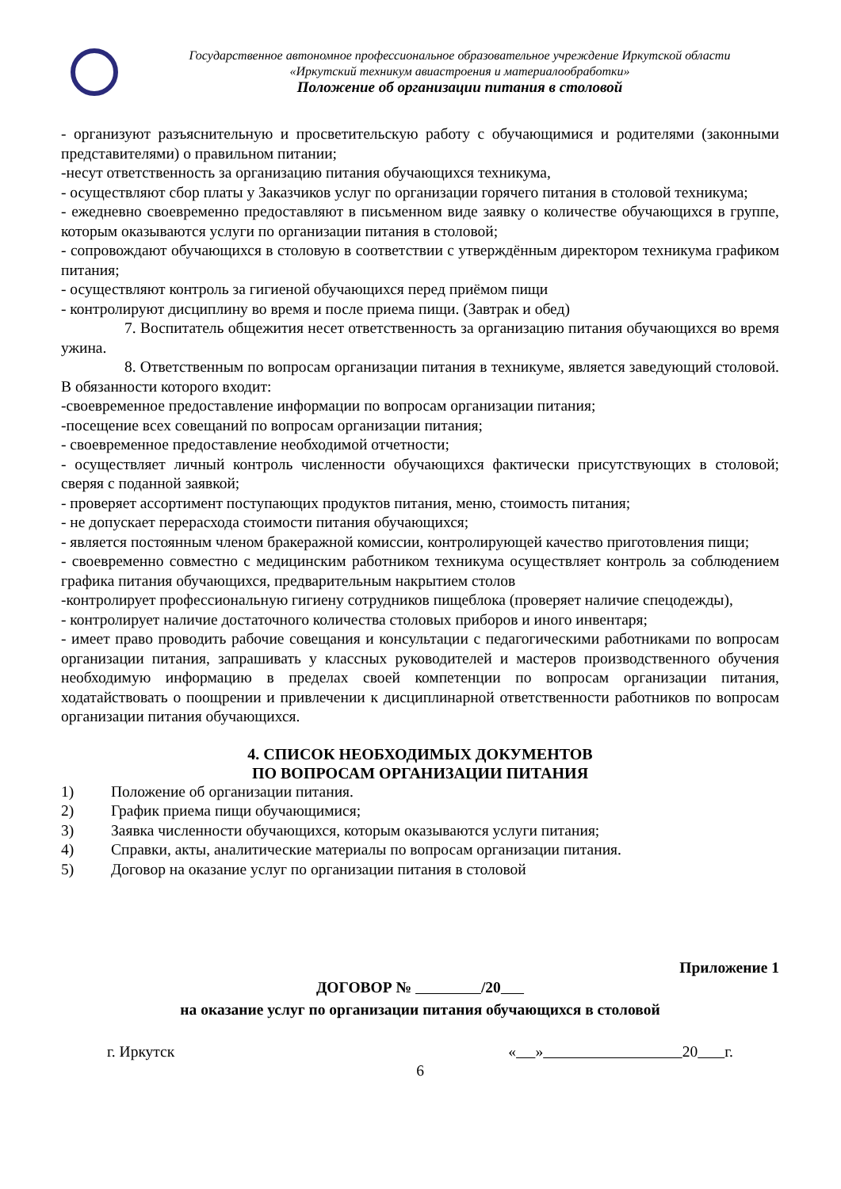Государственное автономное профессиональное образовательное учреждение Иркутской области
«Иркутский техникум авиастроения и материалообработки»
Положение об организации питания в столовой
- организуют разъяснительную и просветительскую работу с обучающимися и родителями (законными представителями) о правильном питании;
-несут ответственность за организацию питания обучающихся техникума,
- осуществляют сбор платы у Заказчиков услуг по организации горячего питания в столовой техникума;
- ежедневно своевременно предоставляют в письменном виде заявку о количестве обучающихся в группе, которым оказываются услуги по организации питания в столовой;
- сопровождают обучающихся в столовую в соответствии с утверждённым директором техникума графиком питания;
- осуществляют контроль за гигиеной обучающихся перед приёмом пищи
- контролируют дисциплину во время и после приема пищи. (Завтрак и обед)
7. Воспитатель общежития несет ответственность за организацию питания обучающихся во время ужина.
8. Ответственным по вопросам организации питания в техникуме, является заведующий столовой. В обязанности которого входит:
-своевременное предоставление информации по вопросам организации питания;
-посещение всех совещаний по вопросам организации питания;
- своевременное предоставление необходимой отчетности;
- осуществляет личный контроль численности обучающихся фактически присутствующих в столовой; сверяя с поданной заявкой;
- проверяет ассортимент поступающих продуктов питания, меню, стоимость питания;
- не допускает перерасхода стоимости питания обучающихся;
- является постоянным членом бракеражной комиссии, контролирующей качество приготовления пищи;
- своевременно совместно с медицинским работником техникума осуществляет контроль за соблюдением графика питания обучающихся, предварительным накрытием столов
-контролирует профессиональную гигиену сотрудников пищеблока (проверяет наличие спецодежды),
- контролирует наличие достаточного количества столовых приборов и иного инвентаря;
- имеет право проводить рабочие совещания и консультации с педагогическими работниками по вопросам организации питания, запрашивать у классных руководителей и мастеров производственного обучения необходимую информацию в пределах своей компетенции по вопросам организации питания, ходатайствовать о поощрении и привлечении к дисциплинарной ответственности работников по вопросам организации питания обучающихся.
4. СПИСОК НЕОБХОДИМЫХ ДОКУМЕНТОВ
ПО ВОПРОСАМ ОРГАНИЗАЦИИ ПИТАНИЯ
1) Положение об организации питания.
2) График приема пищи обучающимися;
3) Заявка численности обучающихся, которым оказываются услуги питания;
4) Справки, акты, аналитические материалы по вопросам организации питания.
5) Договор на оказание услуг по организации питания в столовой
Приложение 1
ДОГОВОР № /20
на оказание услуг по организации питания обучающихся в столовой
г. Иркутск « » 20 г.
6